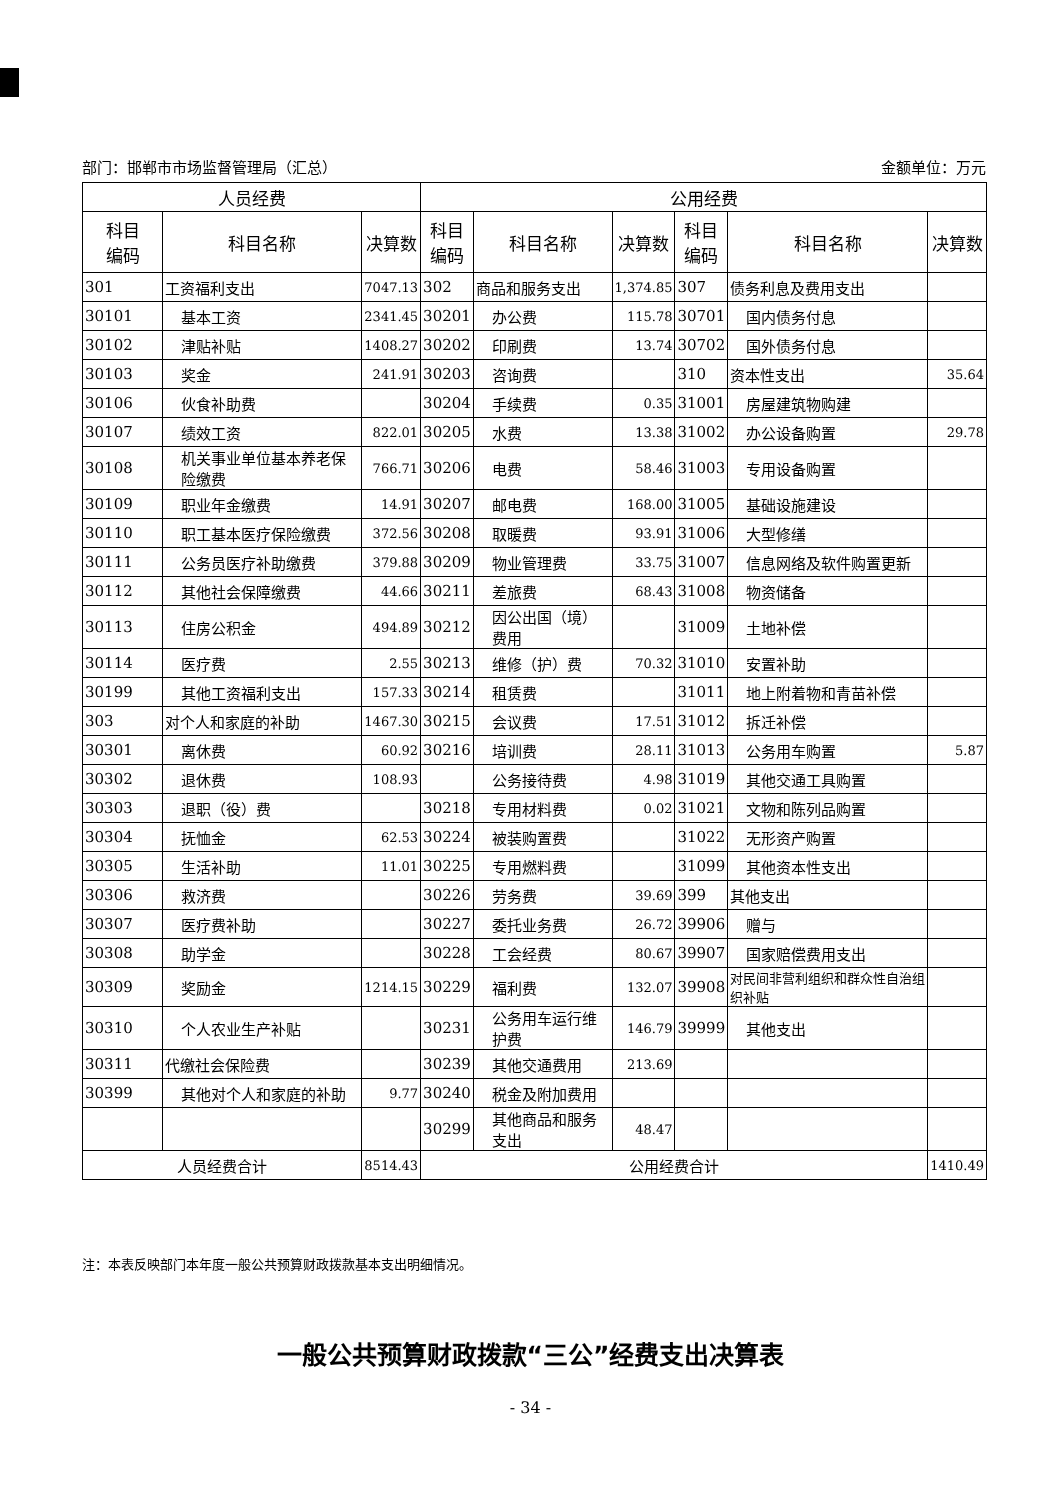部门：邯郸市市场监督管理局（汇总） 金额单位：万元
| 人员经费 | | | 公用经费 | | | | | |
| --- | --- | --- | --- | --- | --- | --- | --- | --- |
| 科目 编码 | 科目名称 | 决算数 | 科目 编码 | 科目名称 | 决算数 | 科目 编码 | 科目名称 | 决算数 |
| 301 | 工资福利支出 | 7047.13 | 302 | 商品和服务支出 | 1,374.85 | 307 | 债务利息及费用支出 | |
| 30101 | 基本工资 | 2341.45 | 30201 | 办公费 | 115.78 | 30701 | 国内债务付息 | |
| 30102 | 津贴补贴 | 1408.27 | 30202 | 印刷费 | 13.74 | 30702 | 国外债务付息 | |
| 30103 | 奖金 | 241.91 | 30203 | 咨询费 | | 310 | 资本性支出 | 35.64 |
| 30106 | 伙食补助费 | | 30204 | 手续费 | 0.35 | 31001 | 房屋建筑物购建 | |
| 30107 | 绩效工资 | 822.01 | 30205 | 水费 | 13.38 | 31002 | 办公设备购置 | 29.78 |
| 30108 | 机关事业单位基本养老保险缴费 | 766.71 | 30206 | 电费 | 58.46 | 31003 | 专用设备购置 | |
| 30109 | 职业年金缴费 | 14.91 | 30207 | 邮电费 | 168.00 | 31005 | 基础设施建设 | |
| 30110 | 职工基本医疗保险缴费 | 372.56 | 30208 | 取暖费 | 93.91 | 31006 | 大型修缮 | |
| 30111 | 公务员医疗补助缴费 | 379.88 | 30209 | 物业管理费 | 33.75 | 31007 | 信息网络及软件购置更新 | |
| 30112 | 其他社会保障缴费 | 44.66 | 30211 | 差旅费 | 68.43 | 31008 | 物资储备 | |
| 30113 | 住房公积金 | 494.89 | 30212 | 因公出国（境）费用 | | 31009 | 土地补偿 | |
| 30114 | 医疗费 | 2.55 | 30213 | 维修（护）费 | 70.32 | 31010 | 安置补助 | |
| 30199 | 其他工资福利支出 | 157.33 | 30214 | 租赁费 | | 31011 | 地上附着物和青苗补偿 | |
| 303 | 对个人和家庭的补助 | 1467.30 | 30215 | 会议费 | 17.51 | 31012 | 拆迁补偿 | |
| 30301 | 离休费 | 60.92 | 30216 | 培训费 | 28.11 | 31013 | 公务用车购置 | 5.87 |
| 30302 | 退休费 | 108.93 | | 公务接待费 | 4.98 | 31019 | 其他交通工具购置 | |
| 30303 | 退职（役）费 | | 30218 | 专用材料费 | 0.02 | 31021 | 文物和陈列品购置 | |
| 30304 | 抚恤金 | 62.53 | 30224 | 被装购置费 | | 31022 | 无形资产购置 | |
| 30305 | 生活补助 | 11.01 | 30225 | 专用燃料费 | | 31099 | 其他资本性支出 | |
| 30306 | 救济费 | | 30226 | 劳务费 | 39.69 | 399 | 其他支出 | |
| 30307 | 医疗费补助 | | 30227 | 委托业务费 | 26.72 | 39906 | 赠与 | |
| 30308 | 助学金 | | 30228 | 工会经费 | 80.67 | 39907 | 国家赔偿费用支出 | |
| 30309 | 奖励金 | 1214.15 | 30229 | 福利费 | 132.07 | 39908 | 对民间非营利组织和群众性自治组织补贴 | |
| 30310 | 个人农业生产补贴 | | 30231 | 公务用车运行维护费 | 146.79 | 39999 | 其他支出 | |
| 30311 | 代缴社会保险费 | | 30239 | 其他交通费用 | 213.69 | | | |
| 30399 | 其他对个人和家庭的补助 | 9.77 | 30240 | 税金及附加费用 | | | | |
| | | | 30299 | 其他商品和服务支出 | 48.47 | | | |
| 人员经费合计 | | 8514.43 | 公用经费合计 | | | | | 1410.49 |
注：本表反映部门本年度一般公共预算财政拨款基本支出明细情况。
一般公共预算财政拨款“三公”经费支出决算表
- 34 -